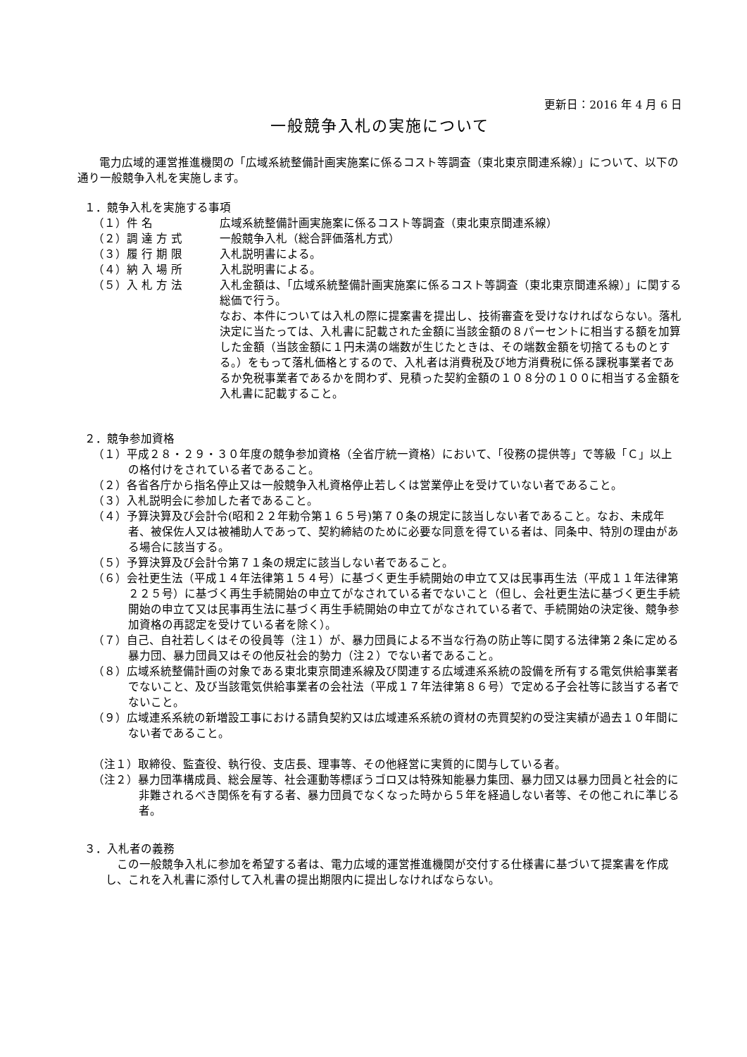更新日：2016 年 4 月 6 日
一般競争入札の実施について
電力広域的運営推進機関の「広域系統整備計画実施案に係るコスト等調査（東北東京間連系線）」について、以下の通り一般競争入札を実施します。
１．競争入札を実施する事項
（１）件 名 広域系統整備計画実施案に係るコスト等調査（東北東京間連系線）
（２）調 達 方 式 一般競争入札（総合評価落札方式）
（３）履 行 期 限 入札説明書による。
（４）納 入 場 所 入札説明書による。
（５）入 札 方 法 入札金額は、「広域系統整備計画実施案に係るコスト等調査（東北東京間連系線）」に関する総価で行う。
なお、本件については入札の際に提案書を提出し、技術審査を受けなければならない。落札決定に当たっては、入札書に記載された金額に当該金額の８パーセントに相当する額を加算した金額（当該金額に１円未満の端数が生じたときは、その端数金額を切捨てるものとする。）をもって落札価格とするので、入札者は消費税及び地方消費税に係る課税事業者であるか免税事業者であるかを問わず、見積った契約金額の１０８分の１００に相当する金額を入札書に記載すること。
２．競争参加資格
（１）平成２８・２９・３０年度の競争参加資格（全省庁統一資格）において、「役務の提供等」で等級「Ｃ」以上の格付けをされている者であること。
（２）各省各庁から指名停止又は一般競争入札資格停止若しくは営業停止を受けていない者であること。
（３）入札説明会に参加した者であること。
（４）予算決算及び会計令(昭和２２年勅令第１６５号)第７０条の規定に該当しない者であること。なお、未成年者、被保佐人又は被補助人であって、契約締結のために必要な同意を得ている者は、同条中、特別の理由がある場合に該当する。
（５）予算決算及び会計令第７１条の規定に該当しない者であること。
（６）会社更生法（平成１４年法律第１５４号）に基づく更生手続開始の申立て又は民事再生法（平成１１年法律第２２５号）に基づく再生手続開始の申立てがなされている者でないこと（但し、会社更生法に基づく更生手続開始の申立て又は民事再生法に基づく再生手続開始の申立てがなされている者で、手続開始の決定後、競争参加資格の再認定を受けている者を除く）。
（７）自己、自社若しくはその役員等（注１）が、暴力団員による不当な行為の防止等に関する法律第２条に定める暴力団、暴力団員又はその他反社会的勢力（注２）でない者であること。
（８）広域系統整備計画の対象である東北東京間連系線及び関連する広域連系系統の設備を所有する電気供給事業者でないこと、及び当該電気供給事業者の会社法（平成１７年法律第８６号）で定める子会社等に該当する者でないこと。
（９）広域連系系統の新増設工事における請負契約又は広域連系系統の資材の売買契約の受注実績が過去１０年間にない者であること。
（注１）取締役、監査役、執行役、支店長、理事等、その他経営に実質的に関与している者。
（注２）暴力団準構成員、総会屋等、社会運動等標ぼうゴロ又は特殊知能暴力集団、暴力団又は暴力団員と社会的に非難されるべき関係を有する者、暴力団員でなくなった時から５年を経過しない者等、その他これに準じる者。
３．入札者の義務
この一般競争入札に参加を希望する者は、電力広域的運営推進機関が交付する仕様書に基づいて提案書を作成し、これを入札書に添付して入札書の提出期限内に提出しなければならない。